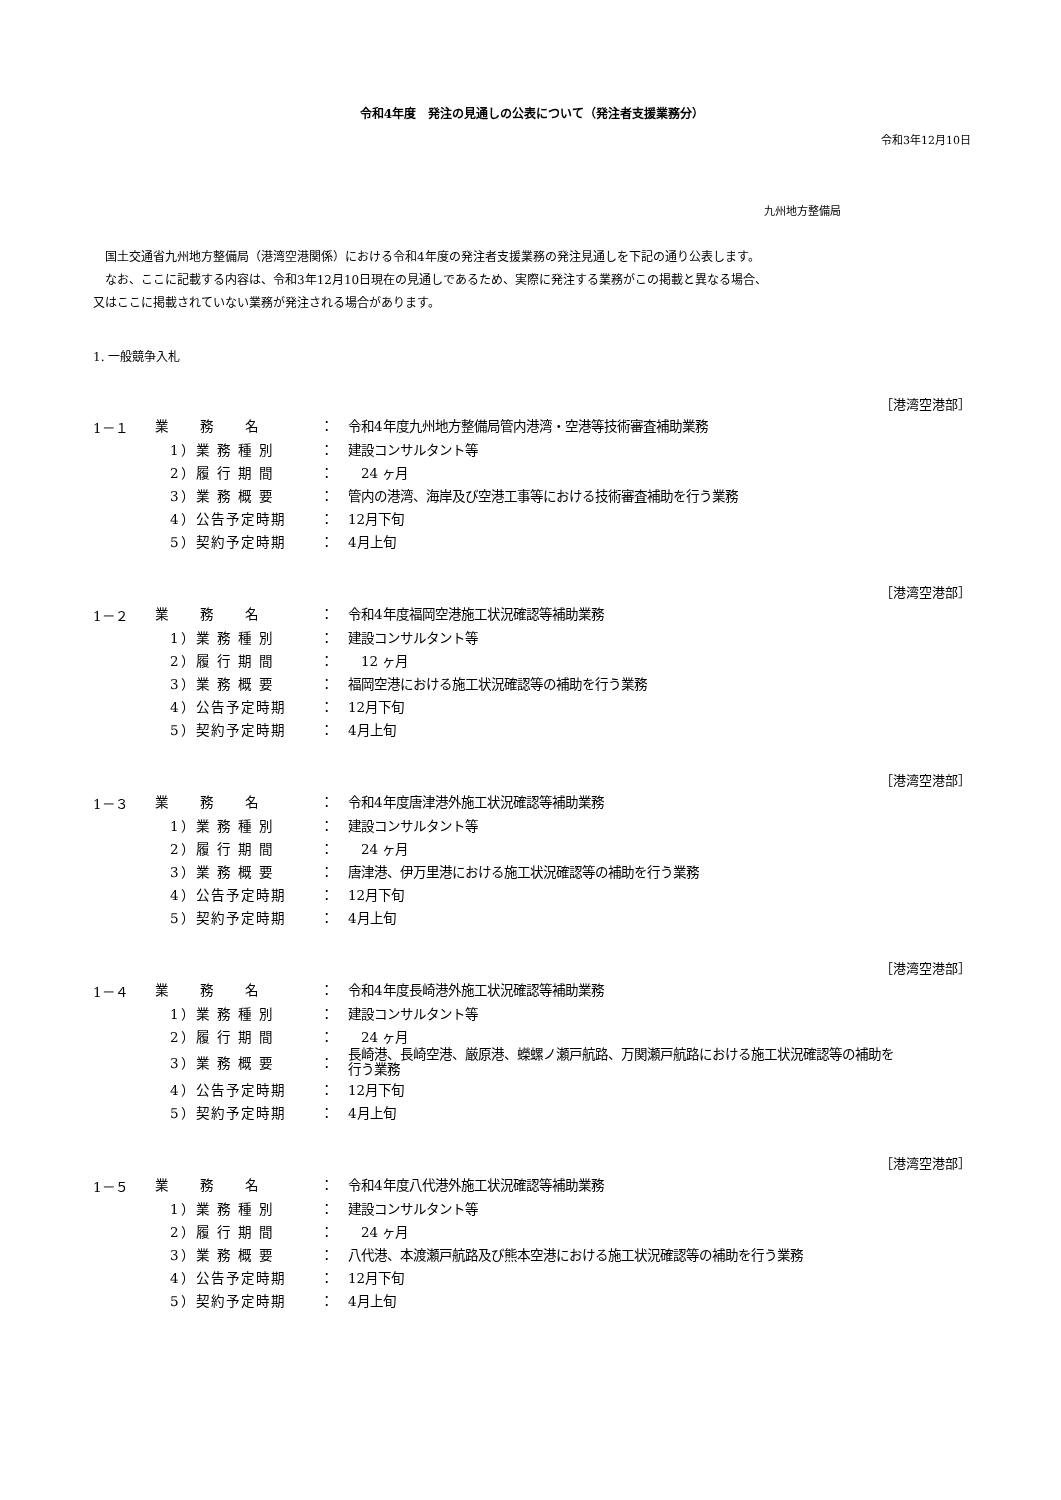令和4年度　発注の見通しの公表について（発注者支援業務分）
令和3年12月10日
九州地方整備局
　国土交通省九州地方整備局（港湾空港関係）における令和4年度の発注者支援業務の発注見通しを下記の通り公表します。
　なお、ここに記載する内容は、令和3年12月10日現在の見通しであるため、実際に発注する業務がこの掲載と異なる場合、
又はここに掲載されていない業務が発注される場合があります。
1. 一般競争入札
［港湾空港部］
| 1－１ | 業 務 名 | ： | 令和4年度九州地方整備局管内港湾・空港等技術審査補助業務 |
| | 1）業 務 種 別 | ： | 建設コンサルタント等 |
| | 2）履 行 期 間 | ： | 24 ヶ月 |
| | 3）業 務 概 要 | ： | 管内の港湾、海岸及び空港工事等における技術審査補助を行う業務 |
| | 4）公告予定時期 | ： | 12月下旬 |
| | 5）契約予定時期 | ： | 4月上旬 |
［港湾空港部］
| 1－２ | 業 務 名 | ： | 令和4年度福岡空港施工状況確認等補助業務 |
| | 1）業 務 種 別 | ： | 建設コンサルタント等 |
| | 2）履 行 期 間 | ： | 12 ヶ月 |
| | 3）業 務 概 要 | ： | 福岡空港における施工状況確認等の補助を行う業務 |
| | 4）公告予定時期 | ： | 12月下旬 |
| | 5）契約予定時期 | ： | 4月上旬 |
［港湾空港部］
| 1－３ | 業 務 名 | ： | 令和4年度唐津港外施工状況確認等補助業務 |
| | 1）業 務 種 別 | ： | 建設コンサルタント等 |
| | 2）履 行 期 間 | ： | 24 ヶ月 |
| | 3）業 務 概 要 | ： | 唐津港、伊万里港における施工状況確認等の補助を行う業務 |
| | 4）公告予定時期 | ： | 12月下旬 |
| | 5）契約予定時期 | ： | 4月上旬 |
［港湾空港部］
| 1－４ | 業 務 名 | ： | 令和4年度長崎港外施工状況確認等補助業務 |
| | 1）業 務 種 別 | ： | 建設コンサルタント等 |
| | 2）履 行 期 間 | ： | 24 ヶ月 |
| | 3）業 務 概 要 | ： | 長崎港、長崎空港、厳原港、蠑螺ノ瀬戸航路、万関瀬戸航路における施工状況確認等の補助を 行う業務 |
| | 4）公告予定時期 | ： | 12月下旬 |
| | 5）契約予定時期 | ： | 4月上旬 |
［港湾空港部］
| 1－５ | 業 務 名 | ： | 令和4年度八代港外施工状況確認等補助業務 |
| | 1）業 務 種 別 | ： | 建設コンサルタント等 |
| | 2）履 行 期 間 | ： | 24 ヶ月 |
| | 3）業 務 概 要 | ： | 八代港、本渡瀬戸航路及び熊本空港における施工状況確認等の補助を行う業務 |
| | 4）公告予定時期 | ： | 12月下旬 |
| | 5）契約予定時期 | ： | 4月上旬 |